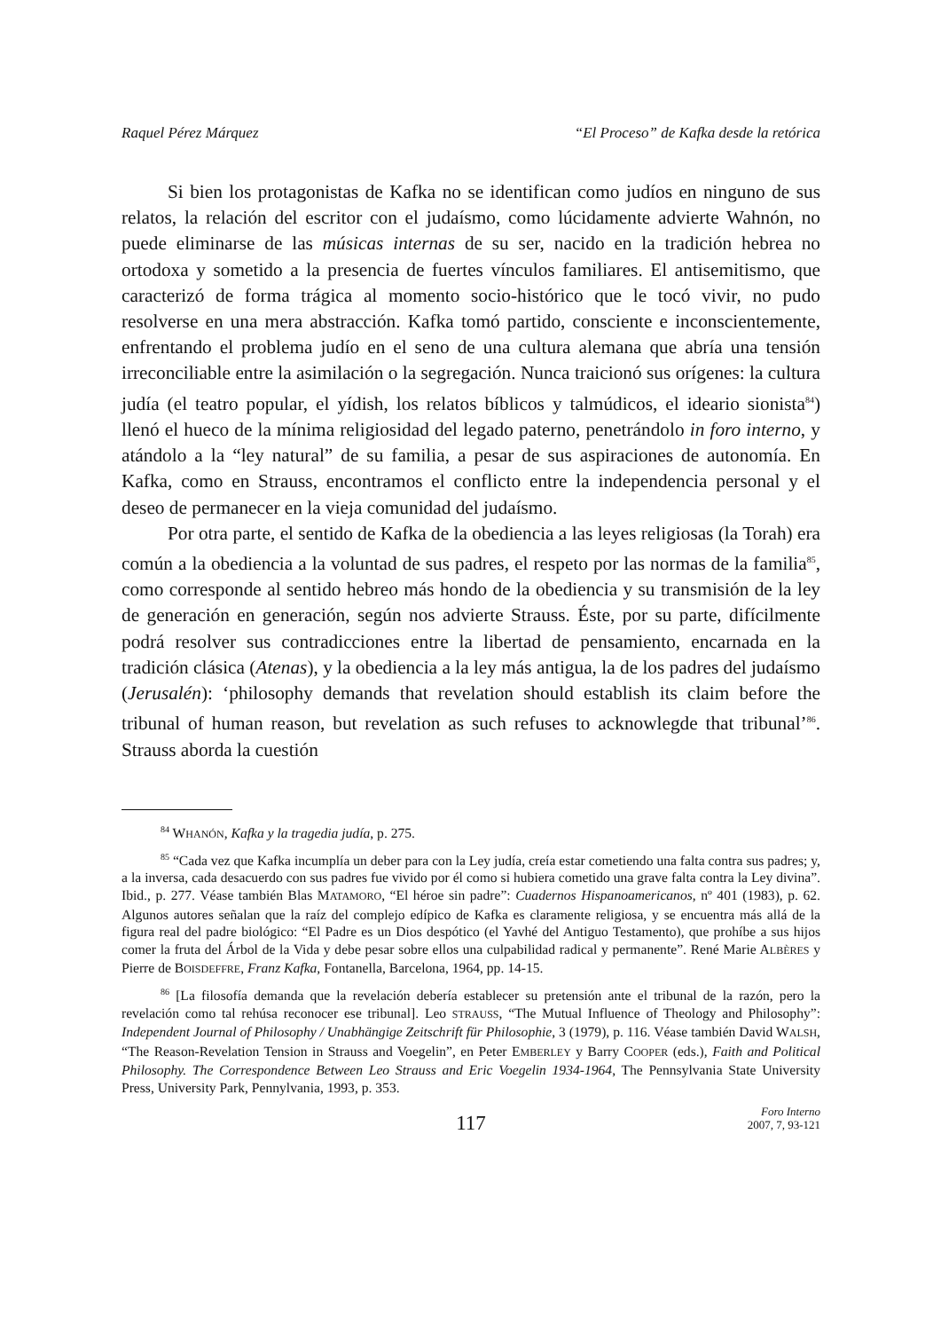Raquel Pérez Márquez “El Proceso” de Kafka desde la retórica
Si bien los protagonistas de Kafka no se identifican como judíos en ninguno de sus relatos, la relación del escritor con el judaísmo, como lúcidamente advierte Wahnón, no puede eliminarse de las músicas internas de su ser, nacido en la tradición hebrea no ortodoxa y sometido a la presencia de fuertes vínculos familiares. El antisemitismo, que caracterizó de forma trágica al momento socio-histórico que le tocó vivir, no pudo resolverse en una mera abstracción. Kafka tomó partido, consciente e inconscientemente, enfrentando el problema judío en el seno de una cultura alemana que abría una tensión irreconciliable entre la asimilación o la segregación. Nunca traicionó sus orígenes: la cultura judía (el teatro popular, el yídish, los relatos bíblicos y talmúdicos, el ideario sionista<sup>84</sup>) llenó el hueco de la mínima religiosidad del legado paterno, penetrándolo in foro interno, y atándolo a la “ley natural” de su familia, a pesar de sus aspiraciones de autonomía. En Kafka, como en Strauss, encontramos el conflicto entre la independencia personal y el deseo de permanecer en la vieja comunidad del judaísmo.
Por otra parte, el sentido de Kafka de la obediencia a las leyes religiosas (la Torah) era común a la obediencia a la voluntad de sus padres, el respeto por las normas de la familia<sup>85</sup>, como corresponde al sentido hebreo más hondo de la obediencia y su transmisión de la ley de generación en generación, según nos advierte Strauss. Éste, por su parte, difícilmente podrá resolver sus contradicciones entre la libertad de pensamiento, encarnada en la tradición clásica (Atenas), y la obediencia a la ley más antigua, la de los padres del judaísmo (Jerusalén): ‘philosophy demands that revelation should establish its claim before the tribunal of human reason, but revelation as such refuses to acknowlegde that tribunal’<sup>86</sup>. Strauss aborda la cuestión
<sup>84</sup> WHANÓN, Kafka y la tragedia judía, p. 275.
<sup>85</sup> “Cada vez que Kafka incumplía un deber para con la Ley judía, creía estar cometiendo una falta contra sus padres; y, a la inversa, cada desacuerdo con sus padres fue vivido por él como si hubiera cometido una grave falta contra la Ley divina”. Ibid., p. 277. Véase también Blas MATAMORO, “El héroe sin padre”: Cuadernos Hispanoamericanos, nº 401 (1983), p. 62. Algunos autores señalan que la raíz del complejo edípico de Kafka es claramente religiosa, y se encuentra más allá de la figura real del padre biológico: “El Padre es un Dios despótico (el Yavhé del Antiguo Testamento), que prohíbe a sus hijos comer la fruta del Árbol de la Vida y debe pesar sobre ellos una culpabilidad radical y permanente”. René Marie ALBÈRES y Pierre de BOISDEFFRE, Franz Kafka, Fontanella, Barcelona, 1964, pp. 14-15.
<sup>86</sup> [La filosofía demanda que la revelación debería establecer su pretensión ante el tribunal de la razón, pero la revelación como tal rehúsa reconocer ese tribunal]. Leo STRAUSS, “The Mutual Influence of Theology and Philosophy”: Independent Journal of Philosophy / Unabhängige Zeitschrift für Philosophie, 3 (1979), p. 116. Véase también David WALSH, “The Reason-Revelation Tension in Strauss and Voegelin”, en Peter EMBERLEY y Barry COOPER (eds.), Faith and Political Philosophy. The Correspondence Between Leo Strauss and Eric Voegelin 1934-1964, The Pennsylvania State University Press, University Park, Pennylvania, 1993, p. 353.
117
Foro Interno
2007, 7, 93-121